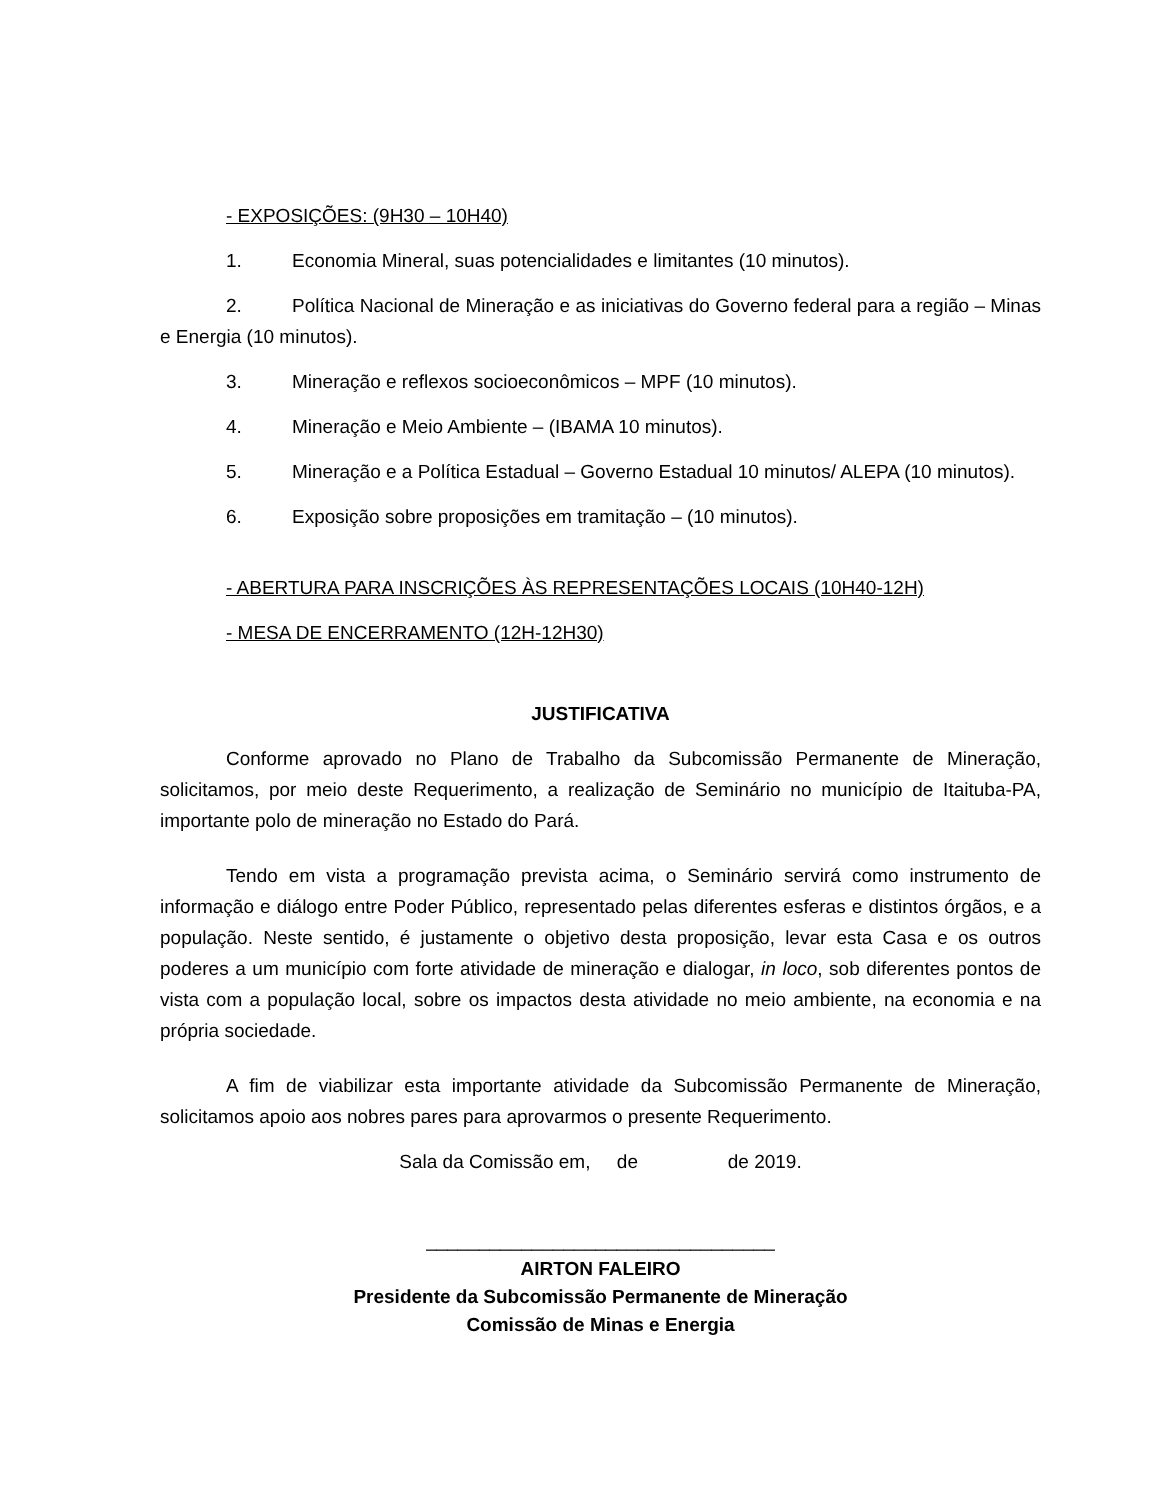- EXPOSIÇÕES: (9H30 – 10H40)
1. Economia Mineral, suas potencialidades e limitantes (10 minutos).
2. Política Nacional de Mineração e as iniciativas do Governo federal para a região – Minas e Energia (10 minutos).
3. Mineração e reflexos socioeconômicos – MPF (10 minutos).
4. Mineração e Meio Ambiente – (IBAMA 10 minutos).
5. Mineração e a Política Estadual – Governo Estadual 10 minutos/ ALEPA (10 minutos).
6. Exposição sobre proposições em tramitação – (10 minutos).
- ABERTURA PARA INSCRIÇÕES ÀS REPRESENTAÇÕES LOCAIS (10H40-12H)
- MESA DE ENCERRAMENTO (12H-12H30)
JUSTIFICATIVA
Conforme aprovado no Plano de Trabalho da Subcomissão Permanente de Mineração, solicitamos, por meio deste Requerimento, a realização de Seminário no município de Itaituba-PA, importante polo de mineração no Estado do Pará.
Tendo em vista a programação prevista acima, o Seminário servirá como instrumento de informação e diálogo entre Poder Público, representado pelas diferentes esferas e distintos órgãos, e a população. Neste sentido, é justamente o objetivo desta proposição, levar esta Casa e os outros poderes a um município com forte atividade de mineração e dialogar, in loco, sob diferentes pontos de vista com a população local, sobre os impactos desta atividade no meio ambiente, na economia e na própria sociedade.
A fim de viabilizar esta importante atividade da Subcomissão Permanente de Mineração, solicitamos apoio aos nobres pares para aprovarmos o presente Requerimento.
Sala da Comissão em, de de 2019.
_________________________________
AIRTON FALEIRO
Presidente da Subcomissão Permanente de Mineração
Comissão de Minas e Energia